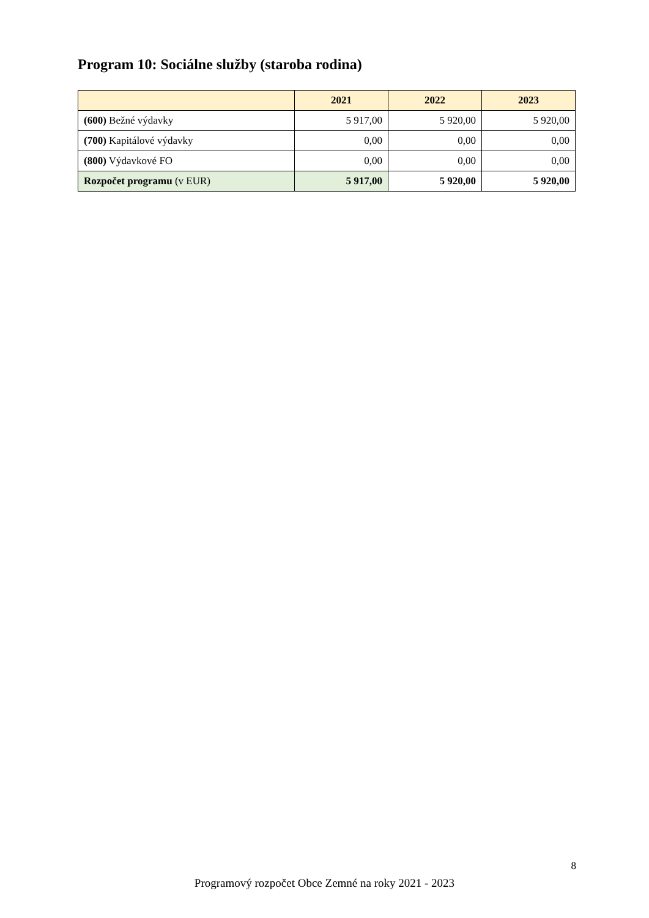Program 10: Sociálne služby (staroba rodina)
| | 2021 | 2022 | 2023 |
| --- | --- | --- | --- |
| (600) Bežné výdavky | 5 917,00 | 5 920,00 | 5 920,00 |
| (700) Kapitálové výdavky | 0,00 | 0,00 | 0,00 |
| (800) Výdavkové FO | 0,00 | 0,00 | 0,00 |
| Rozpočet programu (v EUR) | 5 917,00 | 5 920,00 | 5 920,00 |
8
Programový rozpočet Obce Zemné na roky 2021 - 2023